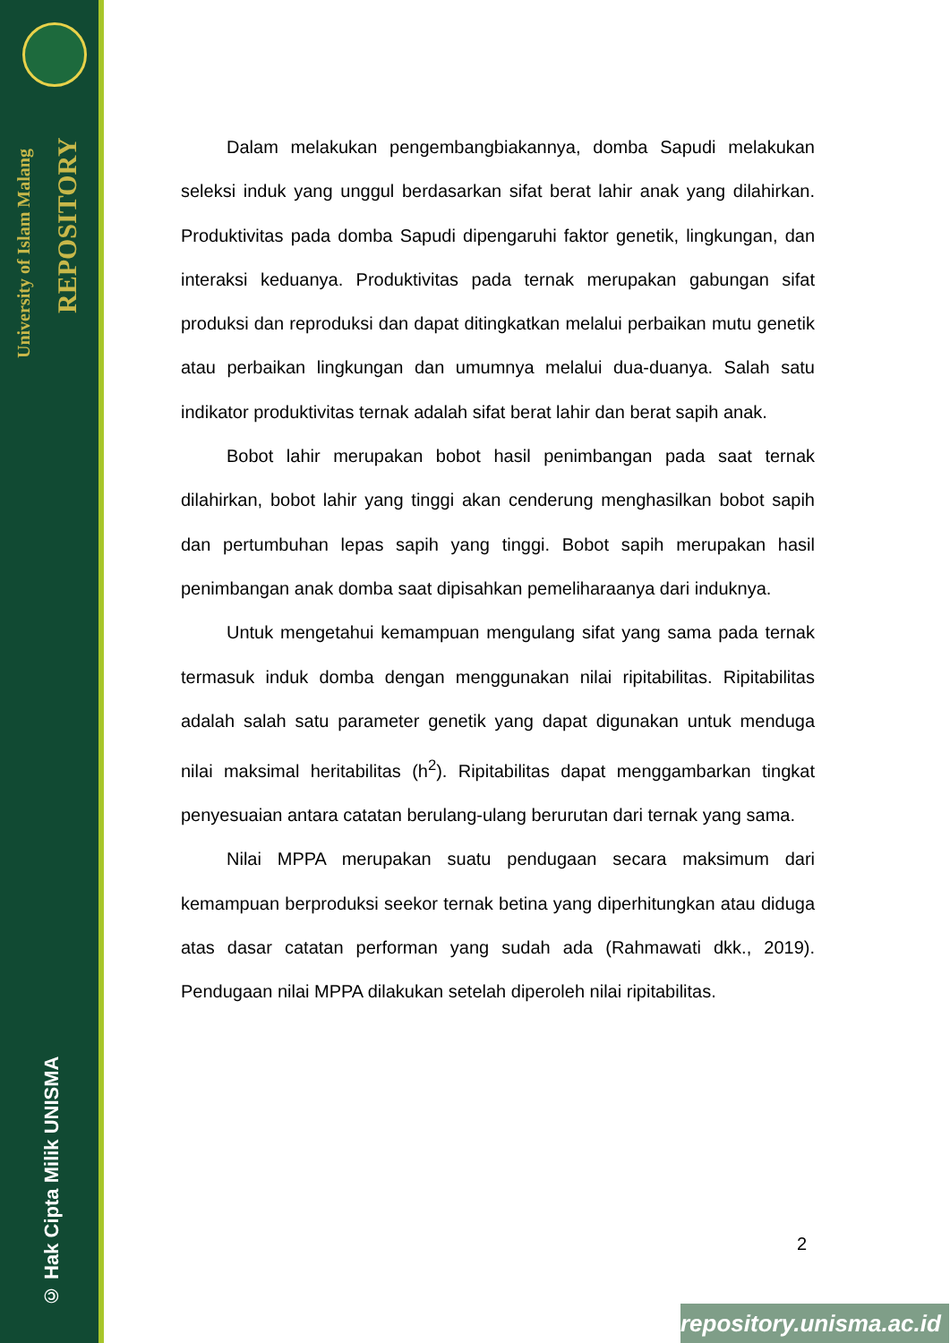University of Islam Malang
REPOSITORY
© Hak Cipta Milik UNISMA
Dalam melakukan pengembangbiakannya, domba Sapudi melakukan seleksi induk yang unggul berdasarkan sifat berat lahir anak yang dilahirkan. Produktivitas pada domba Sapudi dipengaruhi faktor genetik, lingkungan, dan interaksi keduanya. Produktivitas pada ternak merupakan gabungan sifat produksi dan reproduksi dan dapat ditingkatkan melalui perbaikan mutu genetik atau perbaikan lingkungan dan umumnya melalui dua-duanya. Salah satu indikator produktivitas ternak adalah sifat berat lahir dan berat sapih anak.
Bobot lahir merupakan bobot hasil penimbangan pada saat ternak dilahirkan, bobot lahir yang tinggi akan cenderung menghasilkan bobot sapih dan pertumbuhan lepas sapih yang tinggi. Bobot sapih merupakan hasil penimbangan anak domba saat dipisahkan pemeliharaanya dari induknya.
Untuk mengetahui kemampuan mengulang sifat yang sama pada ternak termasuk induk domba dengan menggunakan nilai ripitabilitas. Ripitabilitas adalah salah satu parameter genetik yang dapat digunakan untuk menduga nilai maksimal heritabilitas (h<sup>2</sup>). Ripitabilitas dapat menggambarkan tingkat penyesuaian antara catatan berulang-ulang berurutan dari ternak yang sama.
Nilai MPPA merupakan suatu pendugaan secara maksimum dari kemampuan berproduksi seekor ternak betina yang diperhitungkan atau diduga atas dasar catatan performan yang sudah ada (Rahmawati dkk., 2019). Pendugaan nilai MPPA dilakukan setelah diperoleh nilai ripitabilitas.
2
repository.unisma.ac.id